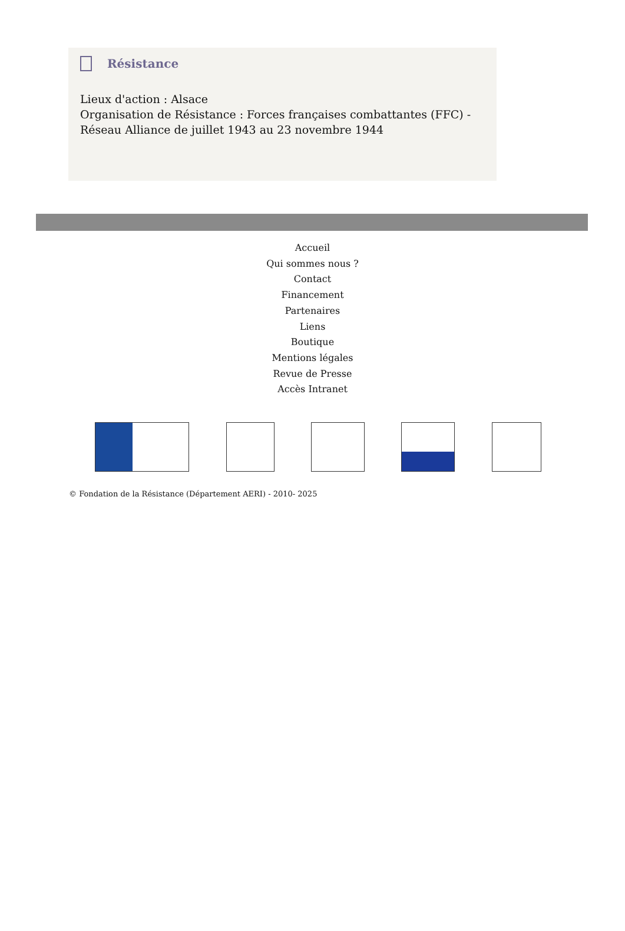Résistance
Lieux d'action : Alsace
Organisation de Résistance : Forces françaises combattantes (FFC) - Réseau Alliance de juillet 1943 au 23 novembre 1944
Accueil
Qui sommes nous ?
Contact
Financement
Partenaires
Liens
Boutique
Mentions légales
Revue de Presse
Accès Intranet
© Fondation de la Résistance (Département AERI) - 2010- 2025